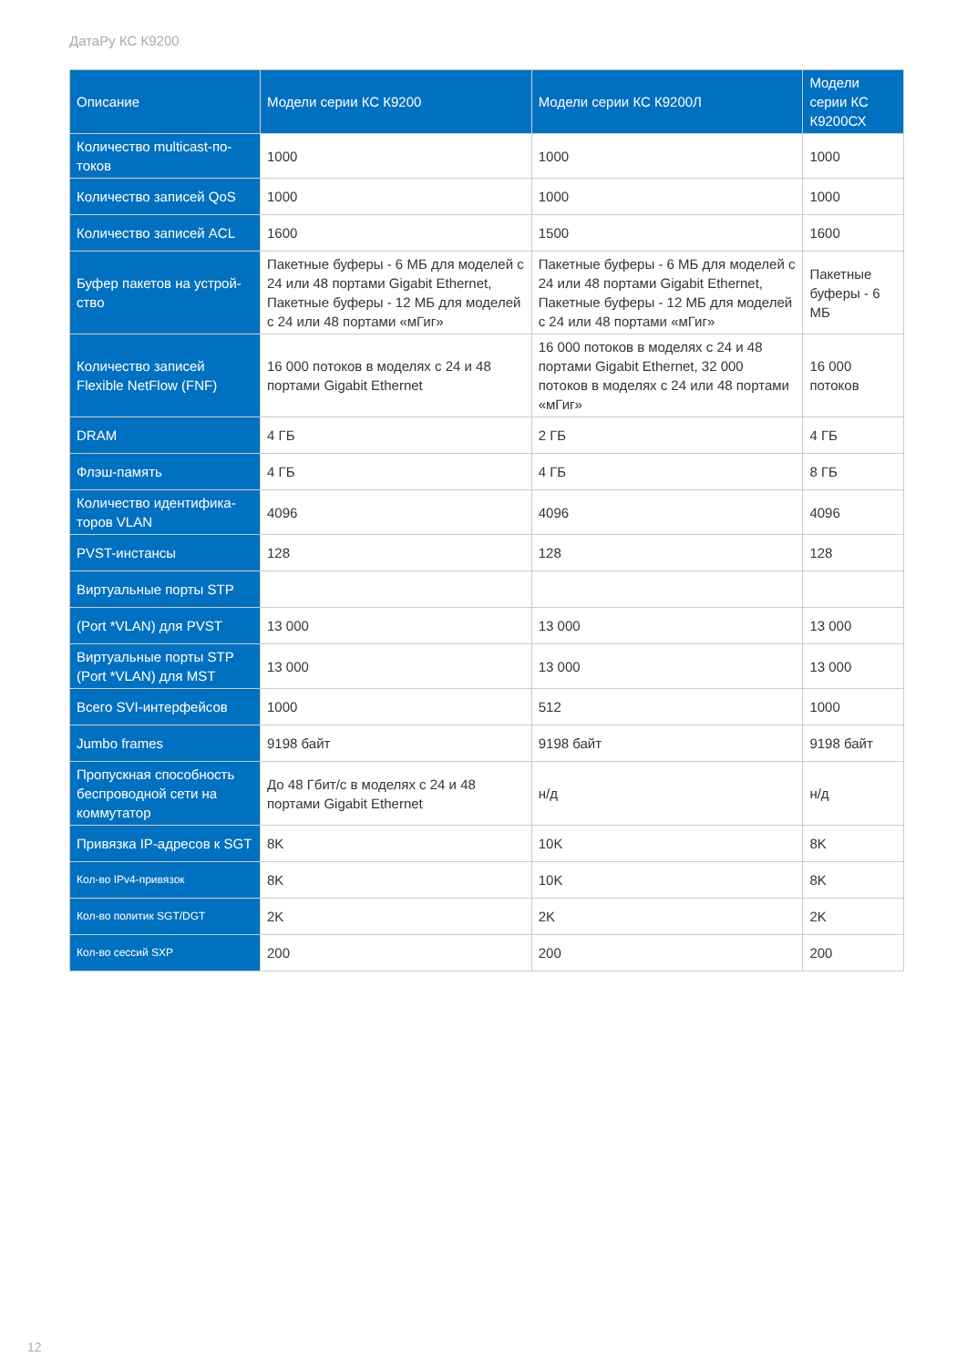ДатаРу КС К9200
| Описание | Модели серии КС К9200 | Модели серии КС К9200Л | Модели серии КС К9200СХ |
| --- | --- | --- | --- |
| Количество multicast-по­токов | 1000 | 1000 | 1000 |
| Количество записей QoS | 1000 | 1000 | 1000 |
| Количество записей ACL | 1600 | 1500 | 1600 |
| Буфер пакетов на устрой­ство | Пакетные буферы - 6 МБ для моделей с 24 или 48 портами Gigabit Ethernet, Пакетные буферы - 12 МБ для моделей с 24 или 48 портами «мГиг» | Пакетные буферы - 6 МБ для моделей с 24 или 48 портами Gigabit Ethernet, Пакетные буферы - 12 МБ для моделей с 24 или 48 портами «мГиг» | Пакетные буферы - 6 МБ |
| Количество записей Flexible NetFlow (FNF) | 16 000 потоков в моделях с 24 и 48 портами Gigabit Ethernet | 16 000 потоков в моделях с 24 и 48 портами Gigabit Ethernet, 32 000 потоков в моделях с 24 или 48 порта­ми «мГиг» | 16 000 потоков |
| DRAM | 4 ГБ | 2 ГБ | 4 ГБ |
| Флэш-память | 4 ГБ | 4 ГБ | 8 ГБ |
| Количество идентифика­торов VLAN | 4096 | 4096 | 4096 |
| PVST-инстансы | 128 | 128 | 128 |
| Виртуальные порты STP | | | |
| (Port *VLAN) для PVST | 13 000 | 13 000 | 13 000 |
| Виртуальные порты STP (Port *VLAN) для MST | 13 000 | 13 000 | 13 000 |
| Всего SVI-интерфейсов | 1000 | 512 | 1000 |
| Jumbo frames | 9198 байт | 9198 байт | 9198 байт |
| Пропускная способность беспроводной сети на коммутатор | До 48 Гбит/с в моделях с 24 и 48 портами Gigabit Ethernet | н/д | н/д |
| Привязка IP-адресов к SGT | 8K | 10K | 8K |
| Кол-во IPv4-привязок | 8K | 10K | 8K |
| Кол-во политик SGT/DGT | 2K | 2K | 2K |
| Кол-во сессий SXP | 200 | 200 | 200 |
12